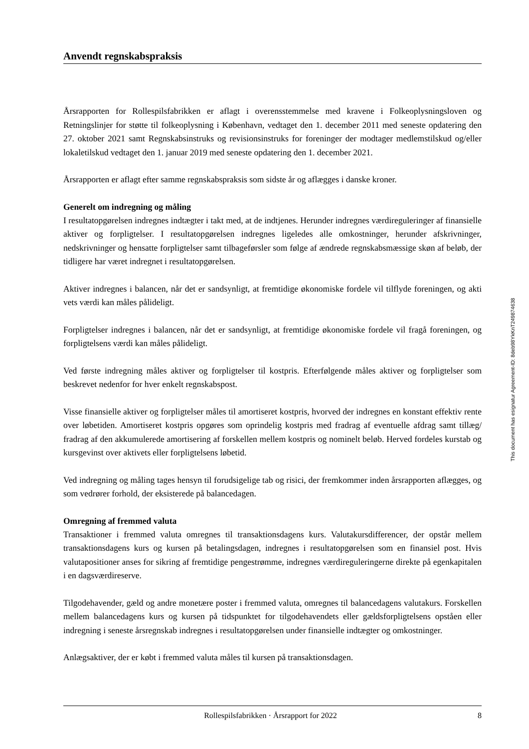Anvendt regnskabspraksis
Årsrapporten for Rollespilsfabrikken er aflagt i overensstemmelse med kravene i Folkeoplysningsloven og Retningslinjer for støtte til folkeoplysning i København, vedtaget den 1. december 2011 med seneste opdatering den 27. oktober 2021 samt Regnskabsinstruks og revisionsinstruks for foreninger der modtager medlemstilskud og/eller lokaletilskud vedtaget den 1. januar 2019 med seneste opdatering den 1. december 2021.
Årsrapporten er aflagt efter samme regnskabspraksis som sidste år og aflægges i danske kroner.
Generelt om indregning og måling
I resultatopgørelsen indregnes indtægter i takt med, at de indtjenes. Herunder indregnes værdireguleringer af finansielle aktiver og forpligtelser. I resultatopgørelsen indregnes ligeledes alle omkostninger, herunder afskrivninger, nedskrivninger og hensatte forpligtelser samt tilbageførsler som følge af ændrede regnskabsmæssige skøn af beløb, der tidligere har været indregnet i resultatopgørelsen.
Aktiver indregnes i balancen, når det er sandsynligt, at fremtidige økonomiske fordele vil tilflyde foreningen, og akti vets værdi kan måles pålideligt.
Forpligtelser indregnes i balancen, når det er sandsynligt, at fremtidige økonomiske fordele vil fragå foreningen, og forpligtelsens værdi kan måles pålideligt.
Ved første indregning måles aktiver og forpligtelser til kostpris. Efterfølgende måles aktiver og forpligtelser som beskrevet nedenfor for hver enkelt regnskabspost.
Visse finansielle aktiver og forpligtelser måles til amortiseret kostpris, hvorved der indregnes en konstant effektiv rente over løbetiden. Amortiseret kostpris opgøres som oprindelig kostpris med fradrag af eventuelle afdrag samt tillæg/ fradrag af den akkumulerede amortisering af forskellen mellem kostpris og nominelt beløb. Herved fordeles kurstab og kursgevinst over aktivets eller forpligtelsens løbetid.
Ved indregning og måling tages hensyn til forudsigelige tab og risici, der fremkommer inden årsrapporten aflægges, og som vedrører forhold, der eksisterede på balancedagen.
Omregning af fremmed valuta
Transaktioner i fremmed valuta omregnes til transaktionsdagens kurs. Valutakursdifferencer, der opstår mellem transaktionsdagens kurs og kursen på betalingsdagen, indregnes i resultatopgørelsen som en finansiel post. Hvis valutapositioner anses for sikring af fremtidige pengestrømme, indregnes værdireguleringerne direkte på egenkapitalen i en dagsværdireserve.
Tilgodehavender, gæld og andre monetære poster i fremmed valuta, omregnes til balancedagens valutakurs. Forskellen mellem balancedagens kurs og kursen på tidspunktet for tilgodehavendets eller gældsforpligtelsens opståen eller indregning i seneste årsregnskab indregnes i resultatopgørelsen under finansielle indtægter og omkostninger.
Anlægsaktiver, der er købt i fremmed valuta måles til kursen på transaktionsdagen.
This document has esignatur Agreement-ID: 8deb98YkKnT249874638
Rollespilsfabrikken · Årsrapport for 2022 8